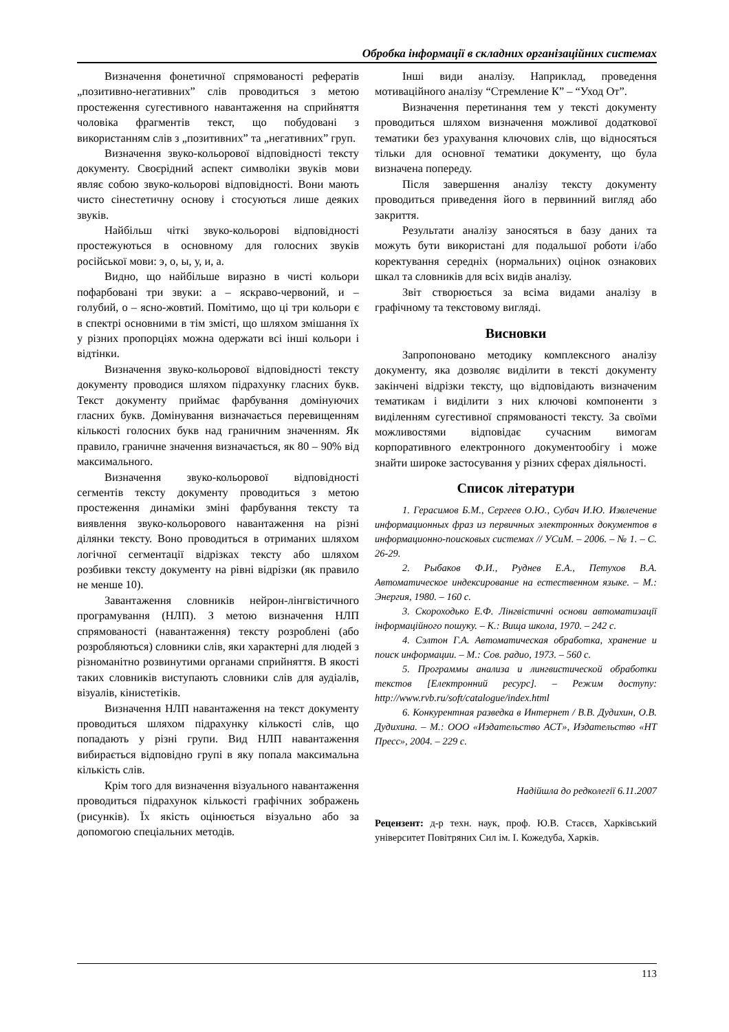Обробка інформації в складних організаційних системах
Визначення фонетичної спрямованості рефератів „позитивно-негативних” слів проводиться з метою простеження сугестивного навантаження на сприйняття чоловіка фрагментів текст, що побудовані з використанням слів з „позитивних” та „негативних” груп.
Визначення звуко-кольорової відповідності тексту документу. Своєрідний аспект символіки звуків мови являє собою звуко-кольорові відповідності. Вони мають чисто сінестетичну основу і стосуються лише деяких звуків.
Найбільш чіткі звуко-кольорові відповідності простежуються в основному для голосних звуків російської мови: э, о, ы, у, и, а.
Видно, що найбільше виразно в чисті кольори пофарбовані три звуки: а – яскраво-червоний, и – голубий, о – ясно-жовтий. Помітимо, що ці три кольори є в спектрі основними в тім змісті, що шляхом змішання їх у різних пропорціях можна одержати всі інші кольори і відтінки.
Визначення звуко-кольорової відповідності тексту документу проводися шляхом підрахунку гласних букв. Текст документу приймає фарбування домінуючих гласних букв. Домінування визначається перевищенням кількості голосних букв над граничним значенням. Як правило, граничне значення визначається, як 80 – 90% від максимального.
Визначення звуко-кольорової відповідності сегментів тексту документу проводиться з метою простеження динаміки зміні фарбування тексту та виявлення звуко-кольорового навантаження на різні ділянки тексту. Воно проводиться в отриманих шляхом логічної сегментації відрізках тексту або шляхом розбивки тексту документу на рівні відрізки (як правило не менше 10).
Завантаження словників нейрон-лінгвістичного програмування (НЛП). З метою визначення НЛП спрямованості (навантаження) тексту розроблені (або розробляються) словники слів, яки характерні для людей з різноманітно розвинутими органами сприйняття. В якості таких словників виступають словники слів для аудіалів, візуалів, кінистетіків.
Визначення НЛП навантаження на текст документу проводиться шляхом підрахунку кількості слів, що попадають у різні групи. Вид НЛП навантаження вибирається відповідно групі в яку попала максимальна кількість слів.
Крім того для визначення візуального навантаження проводиться підрахунок кількості графічних зображень (рисунків). Їх якість оцінюється візуально або за допомогою спеціальних методів.
Інші види аналізу. Наприклад, проведення мотиваційного аналізу “Стремление К” – “Уход От”.
Визначення перетинання тем у тексті документу проводиться шляхом визначення можливої додаткової тематики без урахування ключових слів, що відносяться тільки для основної тематики документу, що була визначена попереду.
Після завершення аналізу тексту документу проводиться приведення його в первинний вигляд або закриття.
Результати аналізу заносяться в базу даних та можуть бути використані для подальшої роботи і/або коректування середніх (нормальних) оцінок ознакових шкал та словників для всіх видів аналізу.
Звіт створюється за всіма видами аналізу в графічному та текстовому вигляді.
Висновки
Запропоновано методику комплексного аналізу документу, яка дозволяє виділити в тексті документу закінчені відрізки тексту, що відповідають визначеним тематикам і виділити з них ключові компоненти з виділенням сугестивної спрямованості тексту. За своїми можливостями відповідає сучасним вимогам корпоративного електронного документообігу і може знайти широке застосування у різних сферах діяльності.
Список літератури
1. Герасимов Б.М., Сергеев О.Ю., Субач И.Ю. Извлечение информационных фраз из первичных электронных документов в информационно-поисковых системах // УСиМ. – 2006. – № 1. – С. 26-29.
2. Рыбаков Ф.И., Руднев Е.А., Петухов В.А. Автоматическое индексирование на естественном языке. – М.: Энергия, 1980. – 160 с.
3. Скороходько Е.Ф. Лінгвістичні основи автоматизації інформаційного пошуку. – К.: Вища школа, 1970. – 242 с.
4. Сэлтон Г.А. Автоматическая обработка, хранение и поиск информации. – М.: Сов. радио, 1973. – 560 с.
5. Программы анализа и лингвистической обработки текстов [Електронний ресурс]. – Режим доступу: http://www.rvb.ru/soft/catalogue/index.html
6. Конкурентная разведка в Интернет / В.В. Дудихин, О.В. Дудихина. – М.: ООО «Издательство АСТ», Издательство «НТ Пресс», 2004. – 229 с.
Надійшла до редколегії 6.11.2007
Рецензент: д-р техн. наук, проф. Ю.В. Стасєв, Харківський університет Повітряних Сил ім. І. Кожедуба, Харків.
113